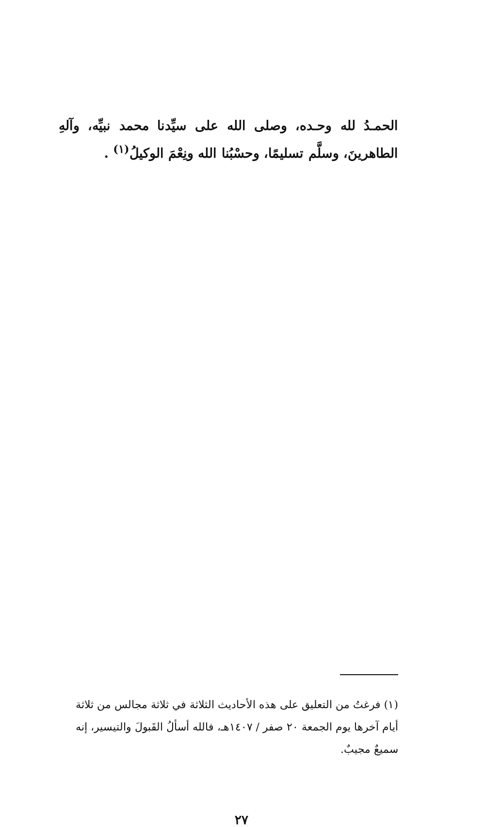الحمـدُ لله وحـده، وصلى الله على سيِّدنا محمد نبيِّه، وآلهِ الطاهرينَ، وسلَّم تسليمًا، وحسْبُنا الله ونِعْمَ الوكيلُ<sup>(١)</sup> .
(١) فرغتُ من التعليق على هذه الأحاديث الثلاثة في ثلاثة مجالس من ثلاثة أيام آخرها يوم الجمعة ٢٠ صفر / ١٤٠٧هـ، فالله أسألُ القَبولَ والتيسير، إنه سميعٌ مجيبٌ.
٢٧